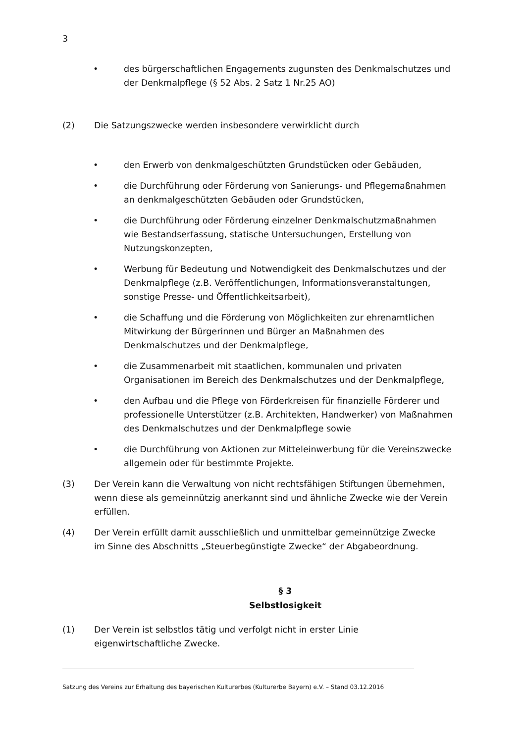3
• des bürgerschaftlichen Engagements zugunsten des Denkmalschutzes und der Denkmalpflege (§ 52 Abs. 2 Satz 1 Nr.25 AO)
(2) Die Satzungszwecke werden insbesondere verwirklicht durch
• den Erwerb von denkmalgeschützten Grundstücken oder Gebäuden,
• die Durchführung oder Förderung von Sanierungs- und Pflegemaßnahmen an denkmalgeschützten Gebäuden oder Grundstücken,
• die Durchführung oder Förderung einzelner Denkmalschutzmaßnahmen
wie Bestandserfassung, statische Untersuchungen, Erstellung von Nutzungskonzepten,
• Werbung für Bedeutung und Notwendigkeit des Denkmalschutzes und der Denkmalpflege (z.B. Veröffentlichungen, Informationsveranstaltungen, sonstige Presse- und Öffentlichkeitsarbeit),
• die Schaffung und die Förderung von Möglichkeiten zur ehrenamtlichen Mitwirkung der Bürgerinnen und Bürger an Maßnahmen des
Denkmalschutzes und der Denkmalpflege,
• die Zusammenarbeit mit staatlichen, kommunalen und privaten Organisationen im Bereich des Denkmalschutzes und der Denkmalpflege,
• den Aufbau und die Pflege von Förderkreisen für finanzielle Förderer und professionelle Unterstützer (z.B. Architekten, Handwerker) von Maßnahmen des Denkmalschutzes und der Denkmalpflege sowie
• die Durchführung von Aktionen zur Mitteleinwerbung für die Vereinszwecke allgemein oder für bestimmte Projekte.
(3) Der Verein kann die Verwaltung von nicht rechtsfähigen Stiftungen übernehmen, wenn diese als gemeinnützig anerkannt sind und ähnliche Zwecke wie der Verein erfüllen.
(4) Der Verein erfüllt damit ausschließlich und unmittelbar gemeinnützige Zwecke
im Sinne des Abschnitts „Steuerbegünstigte Zwecke“ der Abgabeordnung.
§ 3
Selbstlosigkeit
(1) Der Verein ist selbstlos tätig und verfolgt nicht in erster Linie
eigenwirtschaftliche Zwecke.
Satzung des Vereins zur Erhaltung des bayerischen Kulturerbes (Kulturerbe Bayern) e.V. – Stand 03.12.2016